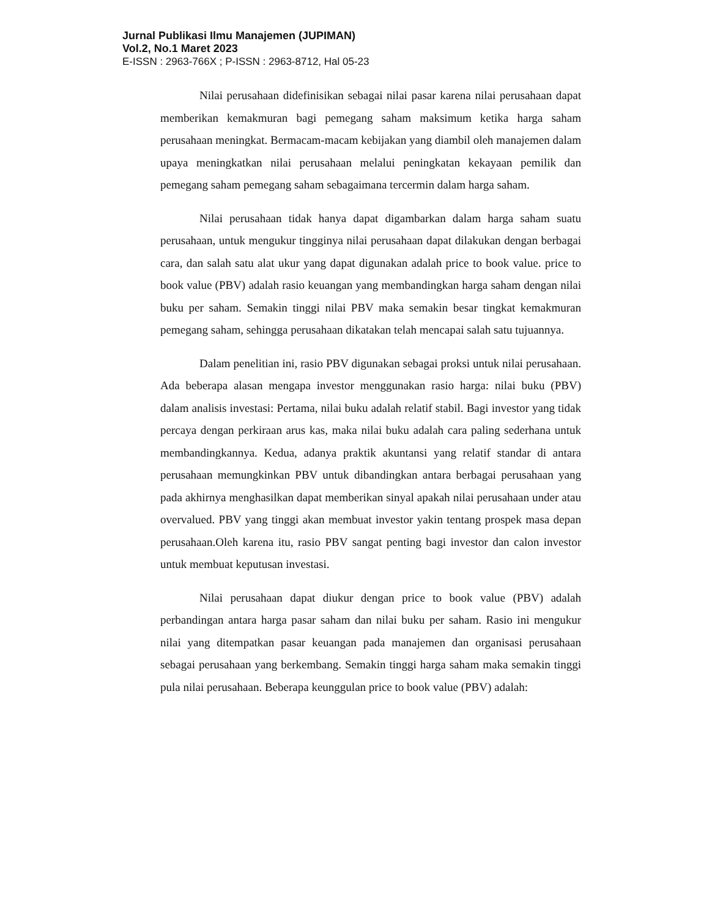Jurnal Publikasi Ilmu Manajemen (JUPIMAN)
Vol.2, No.1 Maret 2023
E-ISSN : 2963-766X ; P-ISSN : 2963-8712, Hal 05-23
Nilai perusahaan didefinisikan sebagai nilai pasar karena nilai perusahaan dapat memberikan kemakmuran bagi pemegang saham maksimum ketika harga saham perusahaan meningkat. Bermacam-macam kebijakan yang diambil oleh manajemen dalam upaya meningkatkan nilai perusahaan melalui peningkatan kekayaan pemilik dan pemegang saham pemegang saham sebagaimana tercermin dalam harga saham.
Nilai perusahaan tidak hanya dapat digambarkan dalam harga saham suatu perusahaan, untuk mengukur tingginya nilai perusahaan dapat dilakukan dengan berbagai cara, dan salah satu alat ukur yang dapat digunakan adalah price to book value. price to book value (PBV) adalah rasio keuangan yang membandingkan harga saham dengan nilai buku per saham. Semakin tinggi nilai PBV maka semakin besar tingkat kemakmuran pemegang saham, sehingga perusahaan dikatakan telah mencapai salah satu tujuannya.
Dalam penelitian ini, rasio PBV digunakan sebagai proksi untuk nilai perusahaan. Ada beberapa alasan mengapa investor menggunakan rasio harga: nilai buku (PBV) dalam analisis investasi: Pertama, nilai buku adalah relatif stabil. Bagi investor yang tidak percaya dengan perkiraan arus kas, maka nilai buku adalah cara paling sederhana untuk membandingkannya. Kedua, adanya praktik akuntansi yang relatif standar di antara perusahaan memungkinkan PBV untuk dibandingkan antara berbagai perusahaan yang pada akhirnya menghasilkan dapat memberikan sinyal apakah nilai perusahaan under atau overvalued. PBV yang tinggi akan membuat investor yakin tentang prospek masa depan perusahaan.Oleh karena itu, rasio PBV sangat penting bagi investor dan calon investor untuk membuat keputusan investasi.
Nilai perusahaan dapat diukur dengan price to book value (PBV) adalah perbandingan antara harga pasar saham dan nilai buku per saham. Rasio ini mengukur nilai yang ditempatkan pasar keuangan pada manajemen dan organisasi perusahaan sebagai perusahaan yang berkembang. Semakin tinggi harga saham maka semakin tinggi pula nilai perusahaan. Beberapa keunggulan price to book value (PBV) adalah: